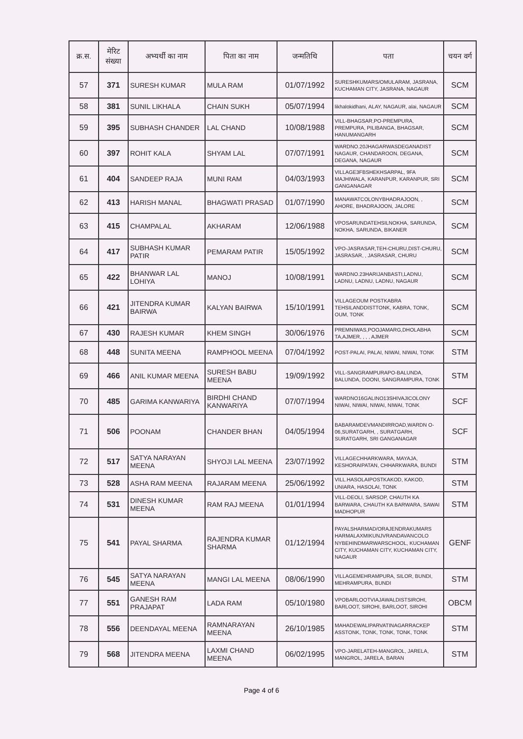| क्र.स. | मेरिट संख्या | अभ्यर्थी का नाम | पिता का नाम | जन्मतिथि | पता | चयन वर्ग |
| --- | --- | --- | --- | --- | --- | --- |
| 57 | 371 | SURESH KUMAR | MULA RAM | 01/07/1992 | SURESHKUMARS/OMULARAM, JASRANA, KUCHAMAN CITY, JASRANA, NAGAUR | SCM |
| 58 | 381 | SUNIL LIKHALA | CHAIN SUKH | 05/07/1994 | likhalokidhani, ALAY, NAGAUR, alai, NAGAUR | SCM |
| 59 | 395 | SUBHASH CHANDER | LAL CHAND | 10/08/1988 | VILL-BHAGSAR,PO-PREMPURA, PREMPURA, PILIBANGA, BHAGSAR, HANUMANGARH | SCM |
| 60 | 397 | ROHIT KALA | SHYAM LAL | 07/07/1991 | WARDNO.20JHAGARWASDEGANADIST NAGAUR, CHANDAROON, DEGANA, DEGANA, NAGAUR | SCM |
| 61 | 404 | SANDEEP RAJA | MUNI RAM | 04/03/1993 | VILLAGE3FBSHEKHSARPAL, 9FA MAJHIWALA, KARANPUR, KARANPUR, SRI GANGANAGAR | SCM |
| 62 | 413 | HARISH MANAL | BHAGWATI PRASAD | 01/07/1990 | MANAWATCOLONYBHADRAJOON, , AHORE, BHADRAJOON, JALORE | SCM |
| 63 | 415 | CHAMPALAL | AKHARAM | 12/06/1988 | VPOSARUNDATEHSILNOKHA, SARUNDA, NOKHA, SARUNDA, BIKANER | SCM |
| 64 | 417 | SUBHASH KUMAR PATIR | PEMARAM PATIR | 15/05/1992 | VPO-JASRASAR,TEH-CHURU,DIST-CHURU, JASRASAR, , JASRASAR, CHURU | SCM |
| 65 | 422 | BHANWAR LAL LOHIYA | MANOJ | 10/08/1991 | WARDNO.23HARIJANBASTI,LADNU, LADNU, LADNU, LADNU, NAGAUR | SCM |
| 66 | 421 | JITENDRA KUMAR BAIRWA | KALYAN BAIRWA | 15/10/1991 | VILLAGEOUM POSTKABRA TEHSILANDDISTTONK, KABRA, TONK, OUM, TONK | SCM |
| 67 | 430 | RAJESH KUMAR | KHEM SINGH | 30/06/1976 | PREMNIWAS,POOJAMARG,DHOLABHA TA,AJMER, , , , AJMER | SCM |
| 68 | 448 | SUNITA MEENA | RAMPHOOL MEENA | 07/04/1992 | POST-PALAI, PALAI, NIWAI, NIWAI, TONK | STM |
| 69 | 466 | ANIL KUMAR MEENA | SURESH BABU MEENA | 19/09/1992 | VILL-SANGRAMPURAPO-BALUNDA, BALUNDA, DOONI, SANGRAMPURA, TONK | STM |
| 70 | 485 | GARIMA KANWARIYA | BIRDHI CHAND KANWARIYA | 07/07/1994 | WARDNO16GALINO13SHIVAJICOLONY NIWAI, NIWAI, NIWAI, NIWAI, TONK | SCF |
| 71 | 506 | POONAM | CHANDER BHAN | 04/05/1994 | BABARAMDEVMANDIRROAD,WARDN O-06,SURATGARH, , SURATGARH, SURATGARH, SRI GANGANAGAR | SCF |
| 72 | 517 | SATYA NARAYAN MEENA | SHYOJI LAL MEENA | 23/07/1992 | VILLAGECHHARKWARA, MAYAJA, KESHORAIPATAN, CHHARKWARA, BUNDI | STM |
| 73 | 528 | ASHA RAM MEENA | RAJARAM MEENA | 25/06/1992 | VILL.HASOLAIPOSTKAKOD, KAKOD, UNIARA, HASOLAI, TONK | STM |
| 74 | 531 | DINESH KUMAR MEENA | RAM RAJ MEENA | 01/01/1994 | VILL-DEOLI, SARSOP, CHAUTH KA BARWARA, CHAUTH KA BARWARA, SAWAI MADHOPUR | STM |
| 75 | 541 | PAYAL SHARMA | RAJENDRA KUMAR SHARMA | 01/12/1994 | PAYALSHARMAD/ORAJENDRAKUMARS HARMALAXMIKUNJVRANDAVANCOLO NYBEHINDMARWARSCHOOL, KUCHAMAN CITY, KUCHAMAN CITY, KUCHAMAN CITY, NAGAUR | GENF |
| 76 | 545 | SATYA NARAYAN MEENA | MANGI LAL MEENA | 08/06/1990 | VILLAGEMEHRAMPURA, SILOR, BUNDI, MEHRAMPURA, BUNDI | STM |
| 77 | 551 | GANESH RAM PRAJAPAT | LADA RAM | 05/10/1980 | VPOBARLOOTVIAJAWALDISTSIROHI, BARLOOT, SIROHI, BARLOOT, SIROHI | OBCM |
| 78 | 556 | DEENDAYAL MEENA | RAMNARAYAN MEENA | 26/10/1985 | MAHADEWALIPARVATINAGARRACKEP ASSTONK, TONK, TONK, TONK, TONK | STM |
| 79 | 568 | JITENDRA MEENA | LAXMI CHAND MEENA | 06/02/1995 | VPO-JARELATEH-MANGROL, JARELA, MANGROL, JARELA, BARAN | STM |
Page 4 of 6